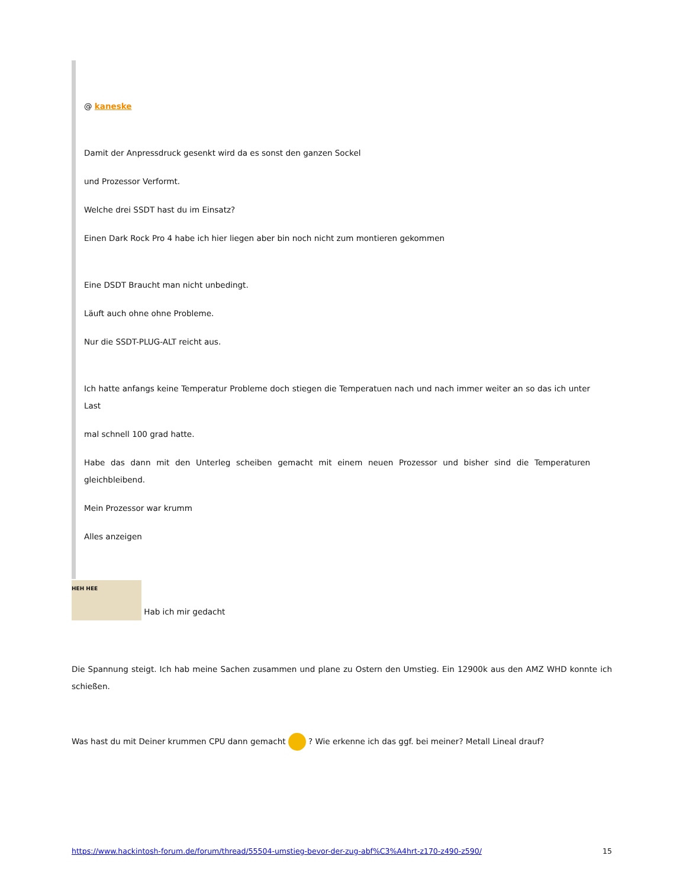@ kaneske
Damit der Anpressdruck gesenkt wird da es sonst den ganzen Sockel
und Prozessor Verformt.
Welche drei SSDT hast du im Einsatz?
Einen Dark Rock Pro 4 habe ich hier liegen aber bin noch nicht zum montieren gekommen
Eine DSDT Braucht man nicht unbedingt.
Läuft auch ohne ohne Probleme.
Nur die SSDT-PLUG-ALT reicht aus.
Ich hatte anfangs keine Temperatur Probleme doch stiegen die Temperatuen nach und nach immer weiter an so das ich unter Last
mal schnell 100 grad hatte.
Habe das dann mit den Unterleg scheiben gemacht mit einem neuen Prozessor und bisher sind die Temperaturen gleichbleibend.
Mein Prozessor war krumm
Alles anzeigen
HEH HEE Hab ich mir gedacht
Die Spannung steigt. Ich hab meine Sachen zusammen und plane zu Ostern den Umstieg. Ein 12900k aus den AMZ WHD konnte ich schießen.
Was hast du mit Deiner krummen CPU dann gemacht ? Wie erkenne ich das ggf. bei meiner? Metall Lineal drauf?
https://www.hackintosh-forum.de/forum/thread/55504-umstieg-bevor-der-zug-abf%C3%A4hrt-z170-z490-z590/ 15